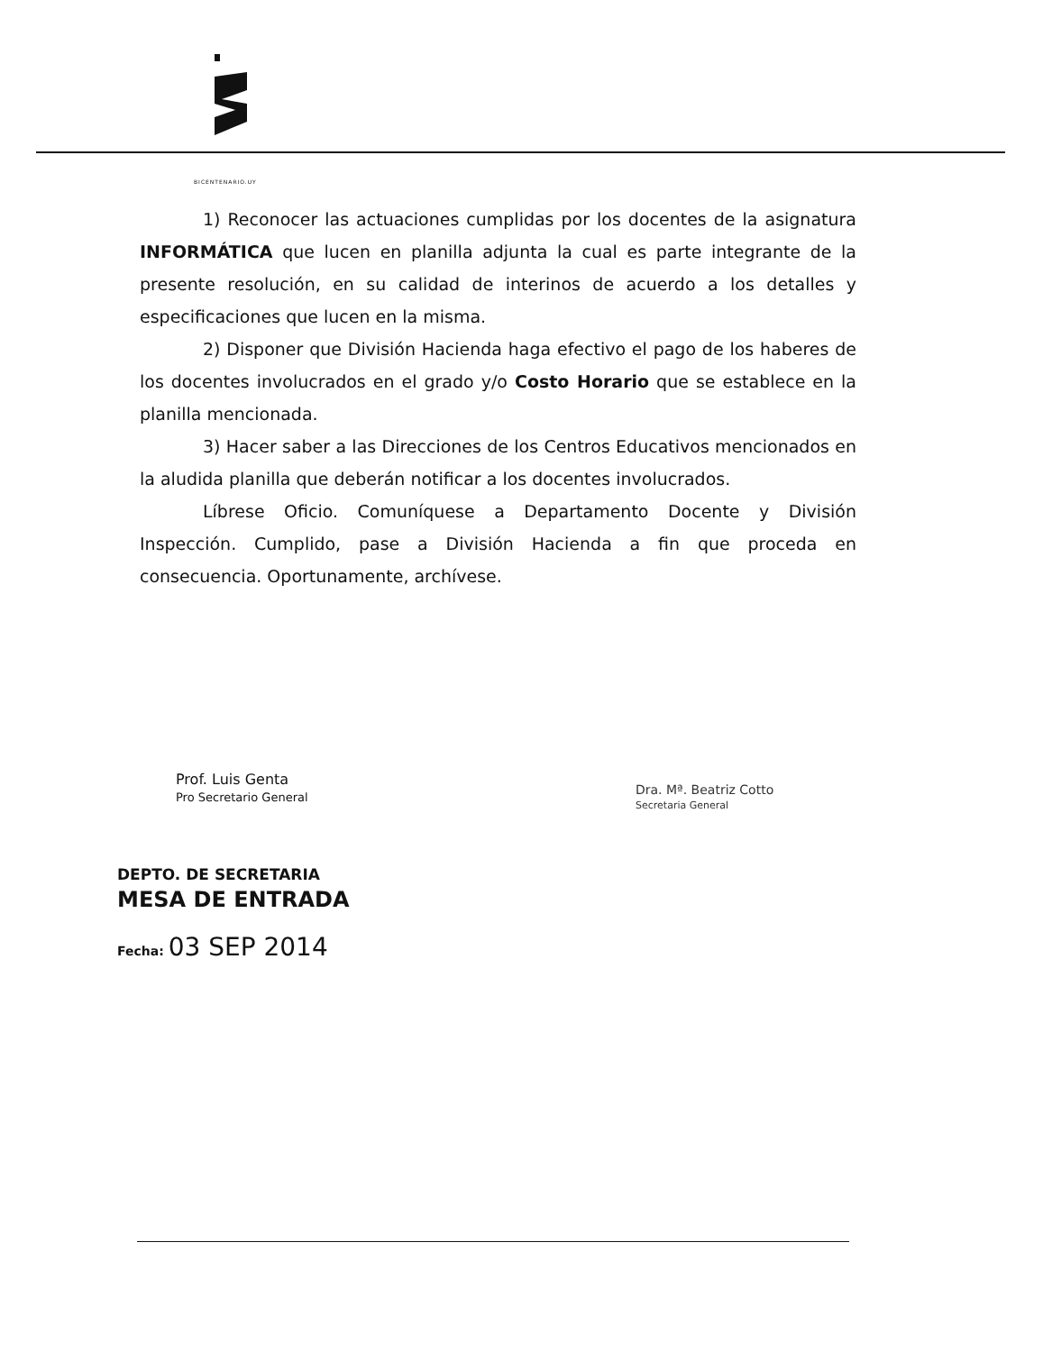BICENTENARIO.UY
1) Reconocer las actuaciones cumplidas por los docentes de la asignatura INFORMÁTICA que lucen en planilla adjunta la cual es parte integrante de la presente resolución, en su calidad de interinos de acuerdo a los detalles y especificaciones que lucen en la misma.
2) Disponer que División Hacienda haga efectivo el pago de los haberes de los docentes involucrados en el grado y/o Costo Horario que se establece en la planilla mencionada.
3) Hacer saber a las Direcciones de los Centros Educativos mencionados en la aludida planilla que deberán notificar a los docentes involucrados.
Líbrese Oficio. Comuníquese a Departamento Docente y División Inspección. Cumplido, pase a División Hacienda a fin que proceda en consecuencia. Oportunamente, archívese.
Prof. Luis Genta
Pro Secretario General
Dra. Mª. Beatriz Cotto
Secretaria General
DEPTO. DE SECRETARIA
MESA DE ENTRADA
Fecha: 03 SEP 2014